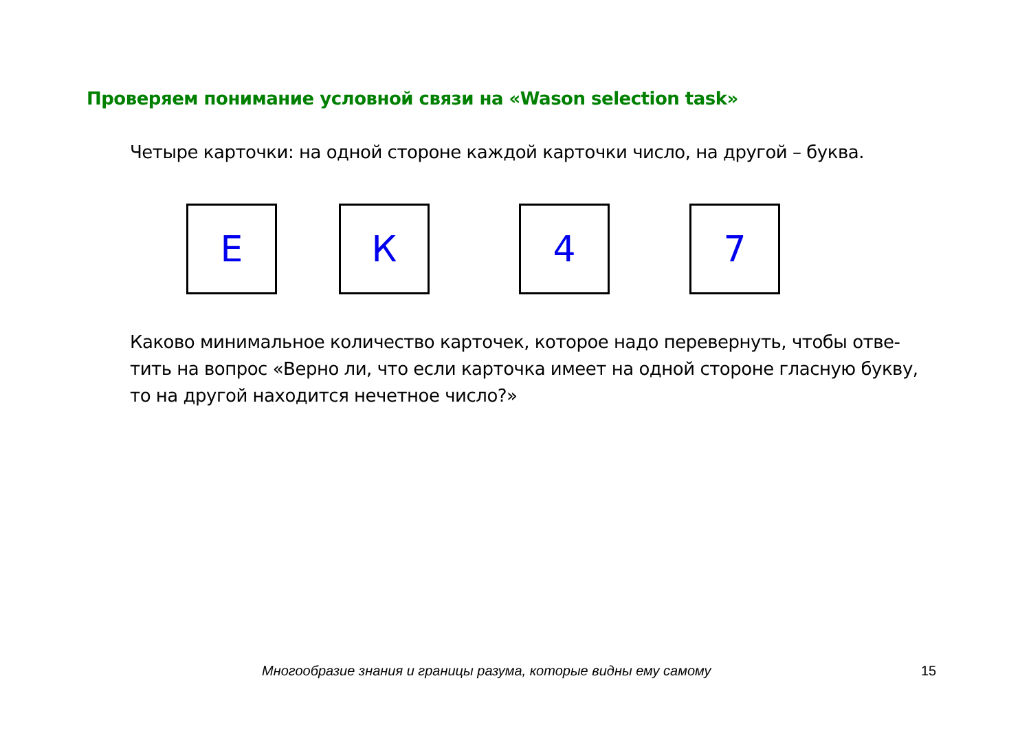Проверяем понимание условной связи на «Wason selection task»
Четыре карточки: на одной стороне каждой карточки число, на другой – буква.
Е К 4 7
Каково минимальное количество карточек, которое надо перевернуть, чтобы отве-тить на вопрос «Верно ли, что если карточка имеет на одной стороне гласную букву, то на другой находится нечетное число?»
Многообразие знания и границы разума, которые видны ему самому 15